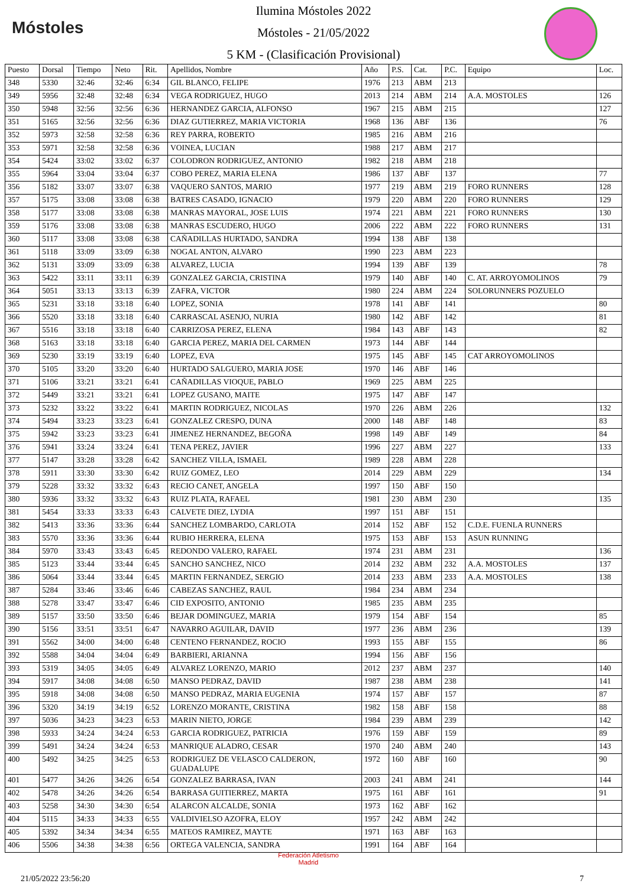Móstoles
Ilumina Móstoles 2022
Móstoles - 21/05/2022
5 KM - (Clasificación Provisional)
| Puesto | Dorsal | Tiempo | Neto | Rit. | Apellidos, Nombre | Año | P.S. | Cat. | P.C. | Equipo | Loc. |
| --- | --- | --- | --- | --- | --- | --- | --- | --- | --- | --- | --- |
| 348 | 5330 | 32:46 | 32:46 | 6:34 | GIL BLANCO, FELIPE | 1976 | 213 | ABM | 213 | | |
| 349 | 5956 | 32:48 | 32:48 | 6:34 | VEGA RODRIGUEZ, HUGO | 2013 | 214 | ABM | 214 | A.A. MOSTOLES | 126 |
| 350 | 5948 | 32:56 | 32:56 | 6:36 | HERNANDEZ GARCIA, ALFONSO | 1967 | 215 | ABM | 215 | | 127 |
| 351 | 5165 | 32:56 | 32:56 | 6:36 | DIAZ GUTIERREZ, MARIA VICTORIA | 1968 | 136 | ABF | 136 | | 76 |
| 352 | 5973 | 32:58 | 32:58 | 6:36 | REY PARRA, ROBERTO | 1985 | 216 | ABM | 216 | | |
| 353 | 5971 | 32:58 | 32:58 | 6:36 | VOINEA, LUCIAN | 1988 | 217 | ABM | 217 | | |
| 354 | 5424 | 33:02 | 33:02 | 6:37 | COLODRON RODRIGUEZ, ANTONIO | 1982 | 218 | ABM | 218 | | |
| 355 | 5964 | 33:04 | 33:04 | 6:37 | COBO PEREZ, MARIA ELENA | 1986 | 137 | ABF | 137 | | 77 |
| 356 | 5182 | 33:07 | 33:07 | 6:38 | VAQUERO SANTOS, MARIO | 1977 | 219 | ABM | 219 | FORO RUNNERS | 128 |
| 357 | 5175 | 33:08 | 33:08 | 6:38 | BATRES CASADO, IGNACIO | 1979 | 220 | ABM | 220 | FORO RUNNERS | 129 |
| 358 | 5177 | 33:08 | 33:08 | 6:38 | MANRAS MAYORAL, JOSE LUIS | 1974 | 221 | ABM | 221 | FORO RUNNERS | 130 |
| 359 | 5176 | 33:08 | 33:08 | 6:38 | MANRAS ESCUDERO, HUGO | 2006 | 222 | ABM | 222 | FORO RUNNERS | 131 |
| 360 | 5117 | 33:08 | 33:08 | 6:38 | CAÑADILLAS HURTADO, SANDRA | 1994 | 138 | ABF | 138 | | |
| 361 | 5118 | 33:09 | 33:09 | 6:38 | NOGAL ANTON, ALVARO | 1990 | 223 | ABM | 223 | | |
| 362 | 5131 | 33:09 | 33:09 | 6:38 | ALVAREZ, LUCIA | 1994 | 139 | ABF | 139 | | 78 |
| 363 | 5422 | 33:11 | 33:11 | 6:39 | GONZALEZ GARCIA, CRISTINA | 1979 | 140 | ABF | 140 | C. AT. ARROYOMOLINOS | 79 |
| 364 | 5051 | 33:13 | 33:13 | 6:39 | ZAFRA, VICTOR | 1980 | 224 | ABM | 224 | SOLORUNNERS POZUELO | |
| 365 | 5231 | 33:18 | 33:18 | 6:40 | LOPEZ, SONIA | 1978 | 141 | ABF | 141 | | 80 |
| 366 | 5520 | 33:18 | 33:18 | 6:40 | CARRASCAL ASENJO, NURIA | 1980 | 142 | ABF | 142 | | 81 |
| 367 | 5516 | 33:18 | 33:18 | 6:40 | CARRIZOSA PEREZ, ELENA | 1984 | 143 | ABF | 143 | | 82 |
| 368 | 5163 | 33:18 | 33:18 | 6:40 | GARCIA PEREZ, MARIA DEL CARMEN | 1973 | 144 | ABF | 144 | | |
| 369 | 5230 | 33:19 | 33:19 | 6:40 | LOPEZ, EVA | 1975 | 145 | ABF | 145 | CAT ARROYOMOLINOS | |
| 370 | 5105 | 33:20 | 33:20 | 6:40 | HURTADO SALGUERO, MARIA JOSE | 1970 | 146 | ABF | 146 | | |
| 371 | 5106 | 33:21 | 33:21 | 6:41 | CAÑADILLAS VIOQUE, PABLO | 1969 | 225 | ABM | 225 | | |
| 372 | 5449 | 33:21 | 33:21 | 6:41 | LOPEZ GUSANO, MAITE | 1975 | 147 | ABF | 147 | | |
| 373 | 5232 | 33:22 | 33:22 | 6:41 | MARTIN RODRIGUEZ, NICOLAS | 1970 | 226 | ABM | 226 | | 132 |
| 374 | 5494 | 33:23 | 33:23 | 6:41 | GONZALEZ CRESPO, DUNA | 2000 | 148 | ABF | 148 | | 83 |
| 375 | 5942 | 33:23 | 33:23 | 6:41 | JIMENEZ HERNANDEZ, BEGOÑA | 1998 | 149 | ABF | 149 | | 84 |
| 376 | 5941 | 33:24 | 33:24 | 6:41 | TENA PEREZ, JAVIER | 1996 | 227 | ABM | 227 | | 133 |
| 377 | 5147 | 33:28 | 33:28 | 6:42 | SANCHEZ VILLA, ISMAEL | 1989 | 228 | ABM | 228 | | |
| 378 | 5911 | 33:30 | 33:30 | 6:42 | RUIZ GOMEZ, LEO | 2014 | 229 | ABM | 229 | | 134 |
| 379 | 5228 | 33:32 | 33:32 | 6:43 | RECIO CANET, ANGELA | 1997 | 150 | ABF | 150 | | |
| 380 | 5936 | 33:32 | 33:32 | 6:43 | RUIZ PLATA, RAFAEL | 1981 | 230 | ABM | 230 | | 135 |
| 381 | 5454 | 33:33 | 33:33 | 6:43 | CALVETE DIEZ, LYDIA | 1997 | 151 | ABF | 151 | | |
| 382 | 5413 | 33:36 | 33:36 | 6:44 | SANCHEZ LOMBARDO, CARLOTA | 2014 | 152 | ABF | 152 | C.D.E. FUENLA RUNNERS | |
| 383 | 5570 | 33:36 | 33:36 | 6:44 | RUBIO HERRERA, ELENA | 1975 | 153 | ABF | 153 | ASUN RUNNING | |
| 384 | 5970 | 33:43 | 33:43 | 6:45 | REDONDO VALERO, RAFAEL | 1974 | 231 | ABM | 231 | | 136 |
| 385 | 5123 | 33:44 | 33:44 | 6:45 | SANCHO SANCHEZ, NICO | 2014 | 232 | ABM | 232 | A.A. MOSTOLES | 137 |
| 386 | 5064 | 33:44 | 33:44 | 6:45 | MARTIN FERNANDEZ, SERGIO | 2014 | 233 | ABM | 233 | A.A. MOSTOLES | 138 |
| 387 | 5284 | 33:46 | 33:46 | 6:46 | CABEZAS SANCHEZ, RAUL | 1984 | 234 | ABM | 234 | | |
| 388 | 5278 | 33:47 | 33:47 | 6:46 | CID EXPOSITO, ANTONIO | 1985 | 235 | ABM | 235 | | |
| 389 | 5157 | 33:50 | 33:50 | 6:46 | BEJAR DOMINGUEZ, MARIA | 1979 | 154 | ABF | 154 | | 85 |
| 390 | 5156 | 33:51 | 33:51 | 6:47 | NAVARRO AGUILAR, DAVID | 1977 | 236 | ABM | 236 | | 139 |
| 391 | 5562 | 34:00 | 34:00 | 6:48 | CENTENO FERNANDEZ, ROCIO | 1993 | 155 | ABF | 155 | | 86 |
| 392 | 5588 | 34:04 | 34:04 | 6:49 | BARBIERI, ARIANNA | 1994 | 156 | ABF | 156 | | |
| 393 | 5319 | 34:05 | 34:05 | 6:49 | ALVAREZ LORENZO, MARIO | 2012 | 237 | ABM | 237 | | 140 |
| 394 | 5917 | 34:08 | 34:08 | 6:50 | MANSO PEDRAZ, DAVID | 1987 | 238 | ABM | 238 | | 141 |
| 395 | 5918 | 34:08 | 34:08 | 6:50 | MANSO PEDRAZ, MARIA EUGENIA | 1974 | 157 | ABF | 157 | | 87 |
| 396 | 5320 | 34:19 | 34:19 | 6:52 | LORENZO MORANTE, CRISTINA | 1982 | 158 | ABF | 158 | | 88 |
| 397 | 5036 | 34:23 | 34:23 | 6:53 | MARIN NIETO, JORGE | 1984 | 239 | ABM | 239 | | 142 |
| 398 | 5933 | 34:24 | 34:24 | 6:53 | GARCIA RODRIGUEZ, PATRICIA | 1976 | 159 | ABF | 159 | | 89 |
| 399 | 5491 | 34:24 | 34:24 | 6:53 | MANRIQUE ALADRO, CESAR | 1970 | 240 | ABM | 240 | | 143 |
| 400 | 5492 | 34:25 | 34:25 | 6:53 | RODRIGUEZ DE VELASCO CALDERON, GUADALUPE | 1972 | 160 | ABF | 160 | | 90 |
| 401 | 5477 | 34:26 | 34:26 | 6:54 | GONZALEZ BARRASA, IVAN | 2003 | 241 | ABM | 241 | | 144 |
| 402 | 5478 | 34:26 | 34:26 | 6:54 | BARRASA GUITIERREZ, MARTA | 1975 | 161 | ABF | 161 | | 91 |
| 403 | 5258 | 34:30 | 34:30 | 6:54 | ALARCON ALCALDE, SONIA | 1973 | 162 | ABF | 162 | | |
| 404 | 5115 | 34:33 | 34:33 | 6:55 | VALDIVIELSO AZOFRA, ELOY | 1957 | 242 | ABM | 242 | | |
| 405 | 5392 | 34:34 | 34:34 | 6:55 | MATEOS RAMIREZ, MAYTE | 1971 | 163 | ABF | 163 | | |
| 406 | 5506 | 34:38 | 34:38 | 6:56 | ORTEGA VALENCIA, SANDRA | 1991 | 164 | ABF | 164 | | |
Federación Atletismo
Madrid
21/05/2022 23:56:20 7